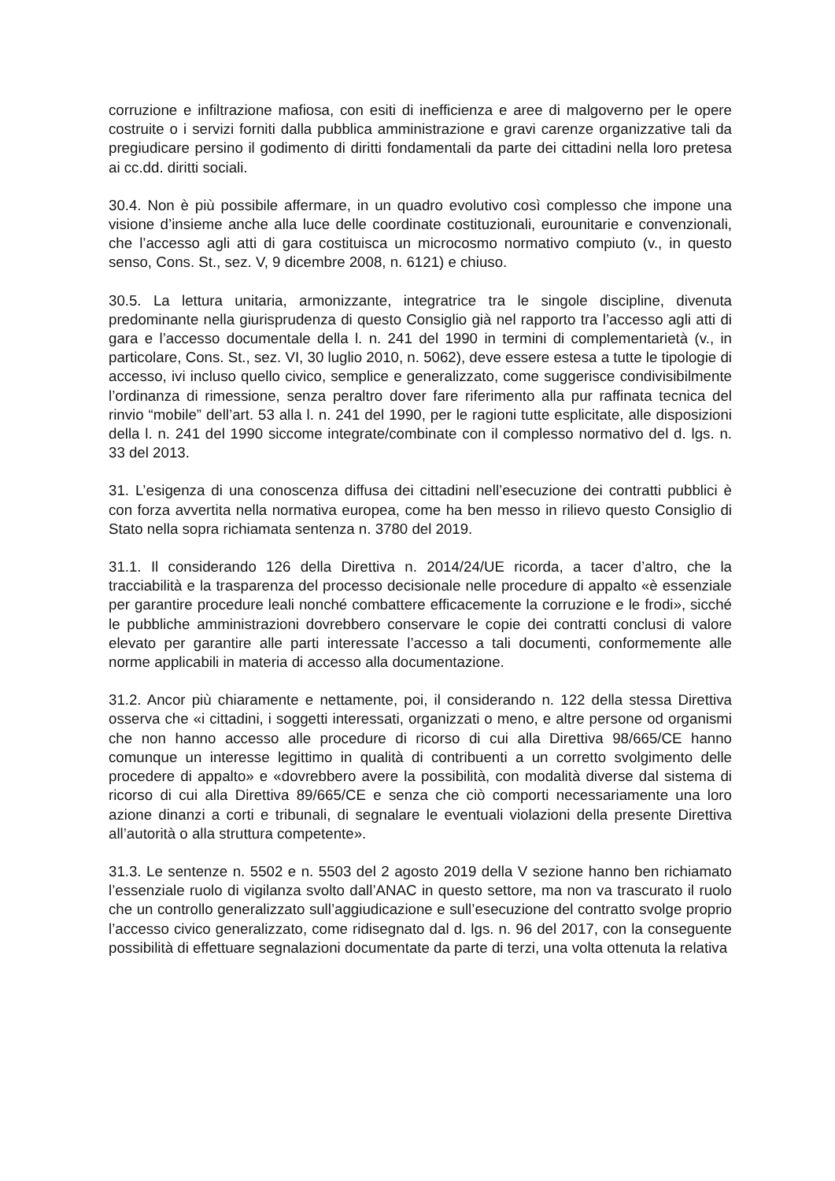corruzione e infiltrazione mafiosa, con esiti di inefficienza e aree di malgoverno per le opere costruite o i servizi forniti dalla pubblica amministrazione e gravi carenze organizzative tali da pregiudicare persino il godimento di diritti fondamentali da parte dei cittadini nella loro pretesa ai cc.dd. diritti sociali.
30.4. Non è più possibile affermare, in un quadro evolutivo così complesso che impone una visione d’insieme anche alla luce delle coordinate costituzionali, eurounitarie e convenzionali, che l’accesso agli atti di gara costituisca un microcosmo normativo compiuto (v., in questo senso, Cons. St., sez. V, 9 dicembre 2008, n. 6121) e chiuso.
30.5. La lettura unitaria, armonizzante, integratrice tra le singole discipline, divenuta predominante nella giurisprudenza di questo Consiglio già nel rapporto tra l’accesso agli atti di gara e l’accesso documentale della l. n. 241 del 1990 in termini di complementarietà (v., in particolare, Cons. St., sez. VI, 30 luglio 2010, n. 5062), deve essere estesa a tutte le tipologie di accesso, ivi incluso quello civico, semplice e generalizzato, come suggerisce condivisibilmente l’ordinanza di rimessione, senza peraltro dover fare riferimento alla pur raffinata tecnica del rinvio “mobile” dell’art. 53 alla l. n. 241 del 1990, per le ragioni tutte esplicitate, alle disposizioni della l. n. 241 del 1990 siccome integrate/combinate con il complesso normativo del d. lgs. n. 33 del 2013.
31. L’esigenza di una conoscenza diffusa dei cittadini nell’esecuzione dei contratti pubblici è con forza avvertita nella normativa europea, come ha ben messo in rilievo questo Consiglio di Stato nella sopra richiamata sentenza n. 3780 del 2019.
31.1. Il considerando 126 della Direttiva n. 2014/24/UE ricorda, a tacer d’altro, che la tracciabilità e la trasparenza del processo decisionale nelle procedure di appalto «è essenziale per garantire procedure leali nonché combattere efficacemente la corruzione e le frodi», sicché le pubbliche amministrazioni dovrebbero conservare le copie dei contratti conclusi di valore elevato per garantire alle parti interessate l’accesso a tali documenti, conformemente alle norme applicabili in materia di accesso alla documentazione.
31.2. Ancor più chiaramente e nettamente, poi, il considerando n. 122 della stessa Direttiva osserva che «i cittadini, i soggetti interessati, organizzati o meno, e altre persone od organismi che non hanno accesso alle procedure di ricorso di cui alla Direttiva 98/665/CE hanno comunque un interesse legittimo in qualità di contribuenti a un corretto svolgimento delle procedere di appalto» e «dovrebbero avere la possibilità, con modalità diverse dal sistema di ricorso di cui alla Direttiva 89/665/CE e senza che ciò comporti necessariamente una loro azione dinanzi a corti e tribunali, di segnalare le eventuali violazioni della presente Direttiva all’autorità o alla struttura competente».
31.3. Le sentenze n. 5502 e n. 5503 del 2 agosto 2019 della V sezione hanno ben richiamato l’essenziale ruolo di vigilanza svolto dall’ANAC in questo settore, ma non va trascurato il ruolo che un controllo generalizzato sull’aggiudicazione e sull’esecuzione del contratto svolge proprio l’accesso civico generalizzato, come ridisegnato dal d. lgs. n. 96 del 2017, con la conseguente possibilità di effettuare segnalazioni documentate da parte di terzi, una volta ottenuta la relativa